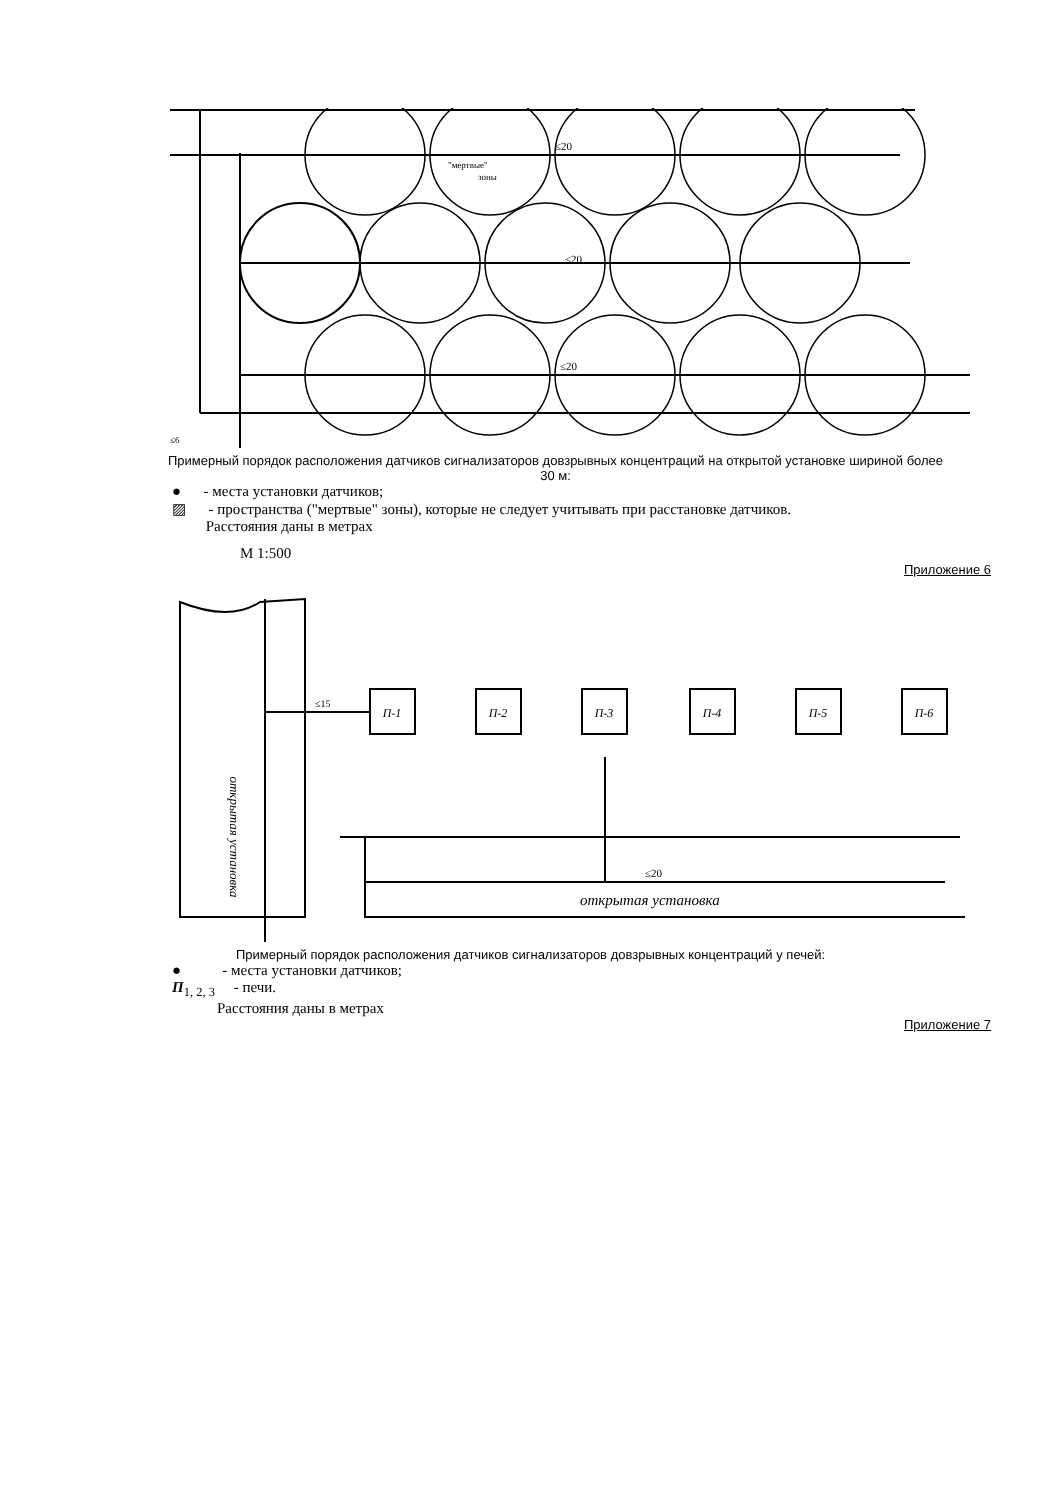≤20
≤20
≤20
"мертвые"
зоны
≤6
Примерный порядок расположения датчиков сигнализаторов довзрывных концентраций на открытой установке шириной более 30 м:
● - места установки датчиков;
▨ - пространства ("мертвые" зоны), которые не следует учитывать при расстановке датчиков.
Расстояния даны в метрах
М 1:500
Приложение 6
П-1
П-2
П-3
П-4
П-5
П-6
≤15
≤20
открытая установка
открытая установка
Примерный порядок расположения датчиков сигнализаторов довзрывных концентраций у печей:
● - места установки датчиков;
П<sub>1, 2, 3</sub> - печи.
Расстояния даны в метрах
Приложение 7